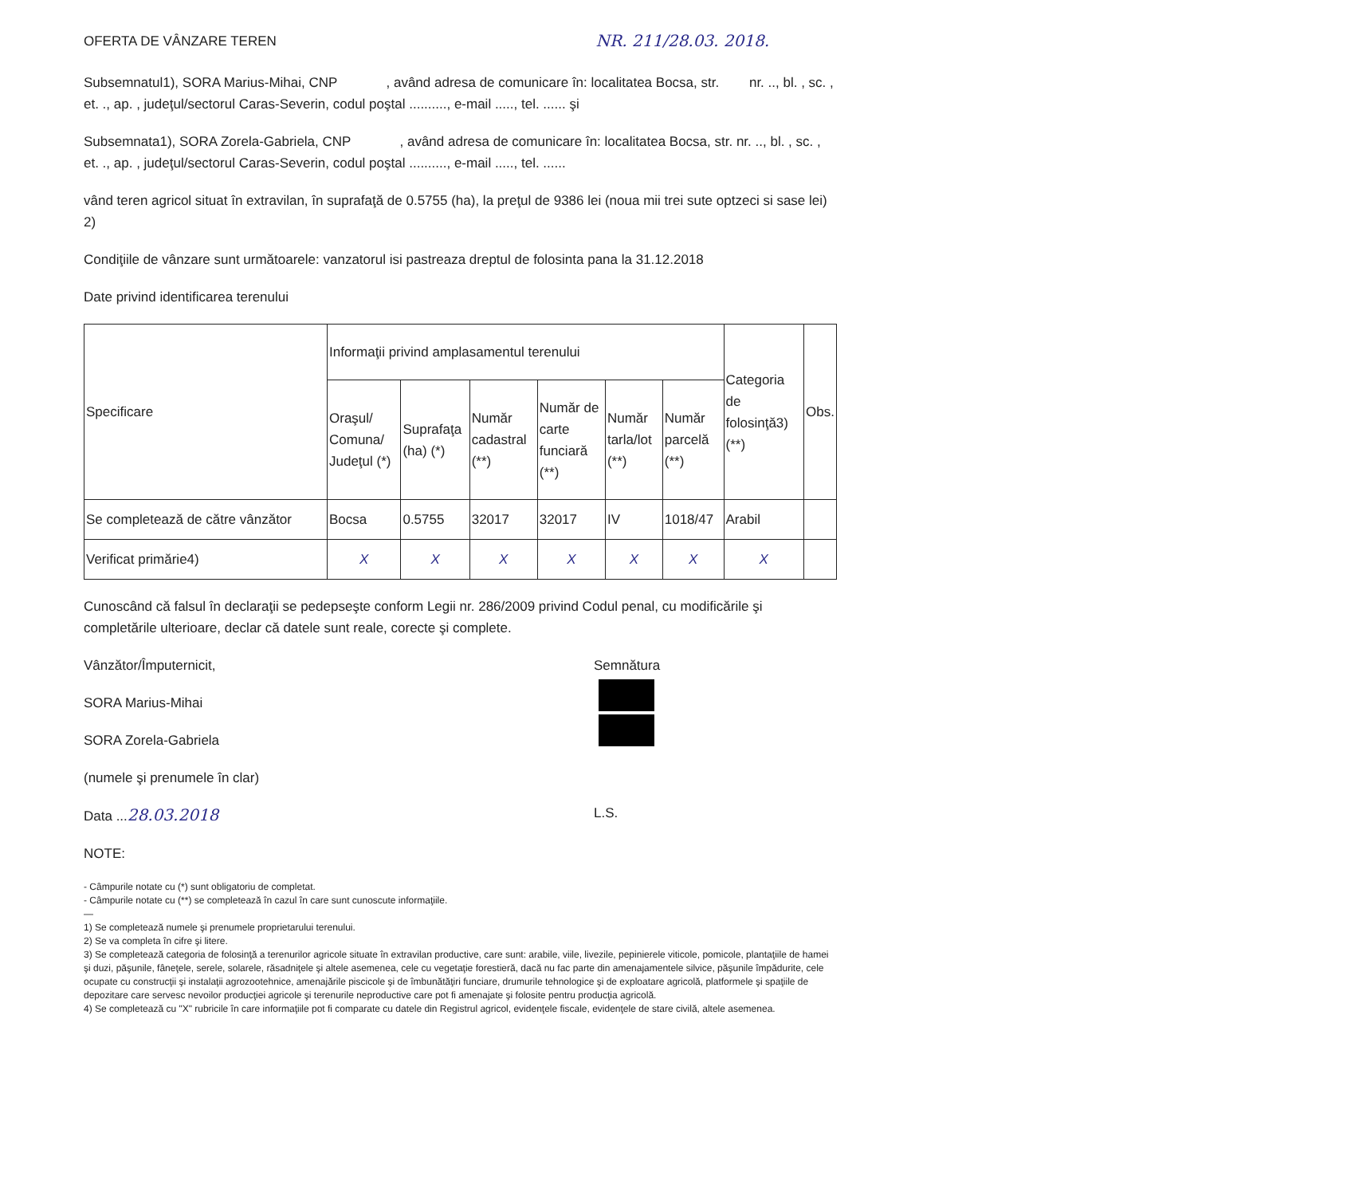OFERTA DE VÂNZARE TEREN NR. 211/28.03. 2018.
Subsemnatul1), SORA Marius-Mihai, CNP , având adresa de comunicare în: localitatea Bocsa, str. nr. .., bl. , sc. , et. ., ap. , judeţul/sectorul Caras-Severin, codul poştal .........., e-mail ....., tel. ...... şi
Subsemnata1), SORA Zorela-Gabriela, CNP , având adresa de comunicare în: localitatea Bocsa, str. nr. .., bl. , sc. , et. ., ap. , judeţul/sectorul Caras-Severin, codul poştal .........., e-mail ....., tel. ......
vând teren agricol situat în extravilan, în suprafaţă de 0.5755 (ha), la preţul de 9386 lei (noua mii trei sute optzeci si sase lei) 2)
Condiţiile de vânzare sunt următoarele: vanzatorul isi pastreaza dreptul de folosinta pana la 31.12.2018
Date privind identificarea terenului
| Specificare | Informaţii privind amplasamentul terenului | | | | | | Categoria de folosinţă3) (**) | Obs. |
| --- | --- | --- | --- | --- | --- | --- | --- | --- |
| | Oraşul/ Comuna/ Judeţul (*) | Suprafaţa (ha) (*) | Număr cadastral (**) | Număr de carte funciară (**) | Număr tarla/lot (**) | Număr parcelă (**) | | |
| Se completează de către vânzător | Bocsa | 0.5755 | 32017 | 32017 | IV | 1018/47 | Arabil | |
| Verificat primărie4) | X | X | X | X | X | X | X | |
Cunoscând că falsul în declaraţii se pedepseşte conform Legii nr. 286/2009 privind Codul penal, cu modificările şi completările ulterioare, declar că datele sunt reale, corecte şi complete.
Vânzător/Împuternicit,
SORA Marius-Mihai
SORA Zorela-Gabriela
(numele şi prenumele în clar)
Data ...28.03.2018
NOTE:
Semnătura
L.S.
- Câmpurile notate cu (*) sunt obligatoriu de completat.
- Câmpurile notate cu (**) se completează în cazul în care sunt cunoscute informaţiile.
—
1) Se completează numele şi prenumele proprietarului terenului.
2) Se va completa în cifre şi litere.
3) Se completează categoria de folosinţă a terenurilor agricole situate în extravilan productive, care sunt: arabile, viile, livezile, pepinierele viticole, pomicole, plantaţiile de hamei şi duzi, păşunile, fâneţele, serele, solarele, răsadniţele şi altele asemenea, cele cu vegetaţie forestieră, dacă nu fac parte din amenajamentele silvice, păşunile împădurite, cele ocupate cu construcţii şi instalaţii agrozootehnice, amenajările piscicole şi de îmbunătăţiri funciare, drumurile tehnologice şi de exploatare agricolă, platformele şi spaţiile de depozitare care servesc nevoilor producţiei agricole şi terenurile neproductive care pot fi amenajate şi folosite pentru producţia agricolă.
4) Se completează cu "X" rubricile în care informaţiile pot fi comparate cu datele din Registrul agricol, evidenţele fiscale, evidenţele de stare civilă, altele asemenea.